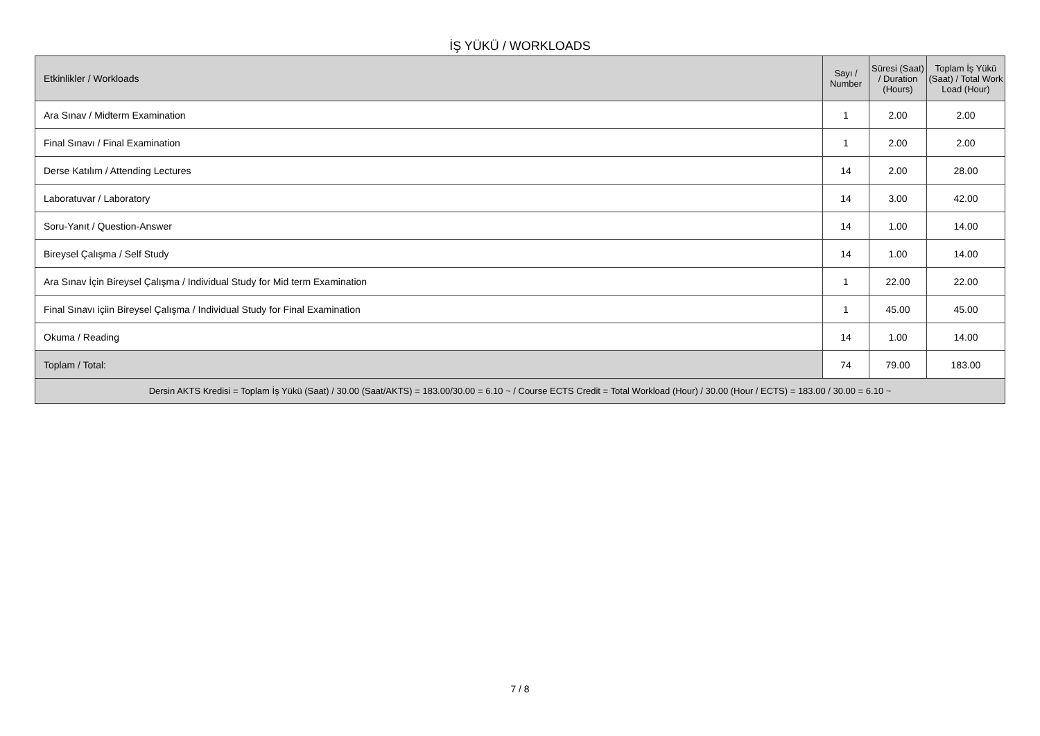İŞ YÜKÜ / WORKLOADS
| Etkinlikler / Workloads | Sayı / Number | Süresi (Saat) / Duration (Hours) | Toplam İş Yükü (Saat) / Total Work Load (Hour) |
| --- | --- | --- | --- |
| Ara Sınav / Midterm Examination | 1 | 2.00 | 2.00 |
| Final Sınavı / Final Examination | 1 | 2.00 | 2.00 |
| Derse Katılım / Attending Lectures | 14 | 2.00 | 28.00 |
| Laboratuvar / Laboratory | 14 | 3.00 | 42.00 |
| Soru-Yanıt / Question-Answer | 14 | 1.00 | 14.00 |
| Bireysel Çalışma / Self Study | 14 | 1.00 | 14.00 |
| Ara Sınav İçin Bireysel Çalışma / Individual Study for Mid term Examination | 1 | 22.00 | 22.00 |
| Final Sınavı içiin Bireysel Çalışma / Individual Study for Final Examination | 1 | 45.00 | 45.00 |
| Okuma / Reading | 14 | 1.00 | 14.00 |
| Toplam / Total: | 74 | 79.00 | 183.00 |
| Dersin AKTS Kredisi = Toplam İş Yükü (Saat) / 30.00 (Saat/AKTS) = 183.00/30.00 = 6.10 ~ / Course ECTS Credit = Total Workload (Hour) / 30.00 (Hour / ECTS) = 183.00 / 30.00 = 6.10 ~ | | | |
7 / 8